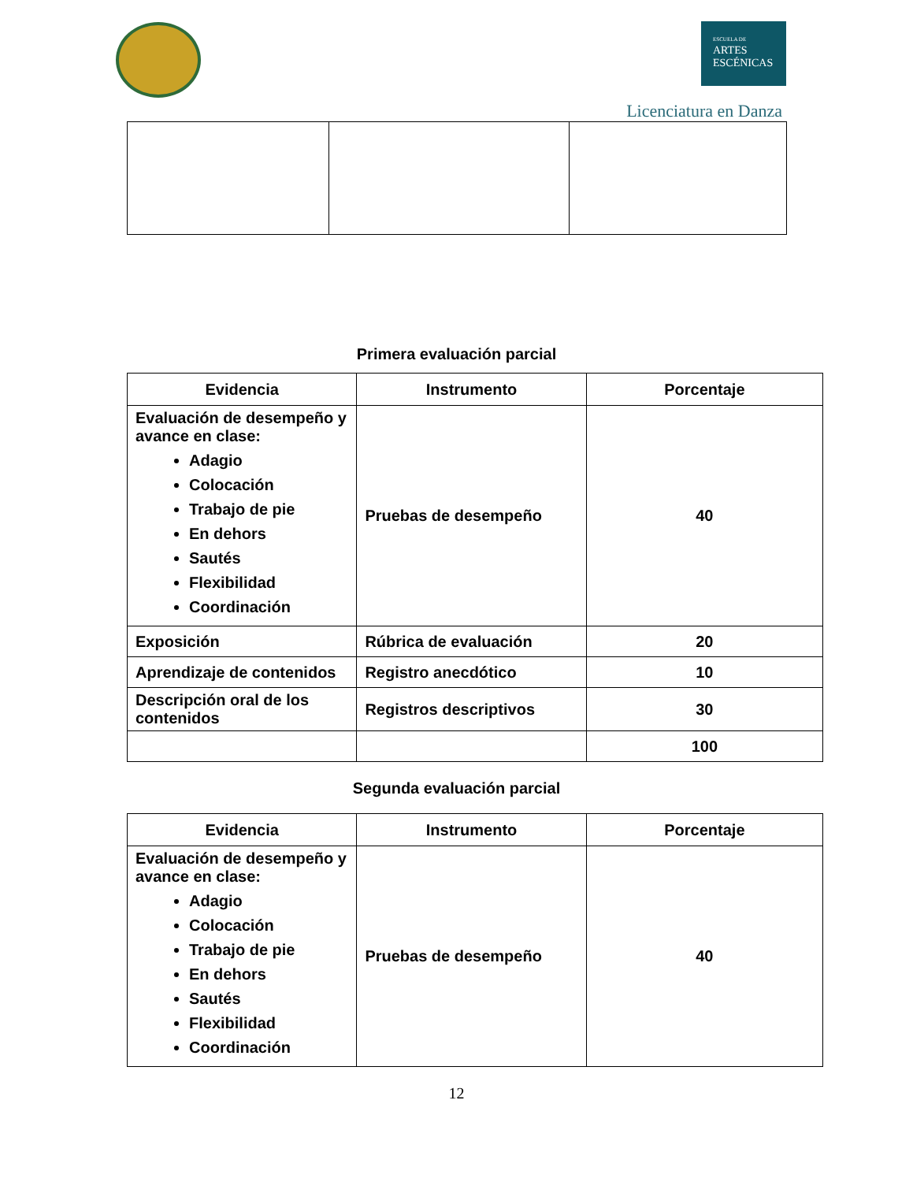ESCUELA DE
ARTES
ESCÉNICAS
Licenciatura en Danza
Primera evaluación parcial
| Evidencia | Instrumento | Porcentaje |
| --- | --- | --- |
| Evaluación de desempeño y avance en clase: Adagio Colocación Trabajo de pie En dehors Sautés Flexibilidad Coordinación | Pruebas de desempeño | 40 |
| Exposición | Rúbrica de evaluación | 20 |
| Aprendizaje de contenidos | Registro anecdótico | 10 |
| Descripción oral de los contenidos | Registros descriptivos | 30 |
| | | 100 |
Segunda evaluación parcial
| Evidencia | Instrumento | Porcentaje |
| --- | --- | --- |
| Evaluación de desempeño y avance en clase: Adagio Colocación Trabajo de pie En dehors Sautés Flexibilidad Coordinación | Pruebas de desempeño | 40 |
12